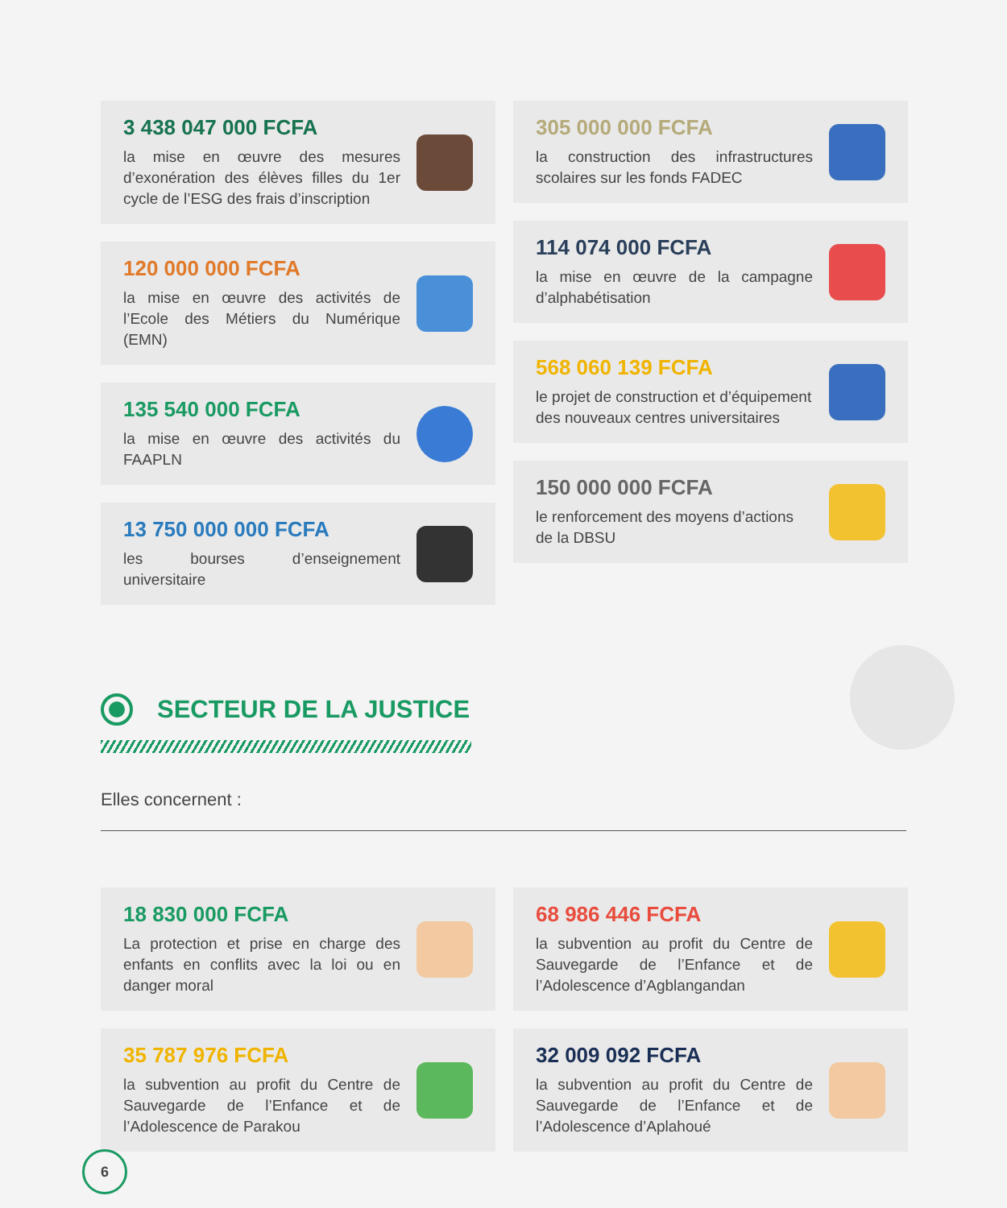3 438 047 000 FCFA
la mise en œuvre des mesures d’exonération des élèves filles du 1er cycle de l’ESG des frais d’inscription
120 000 000 FCFA
la mise en œuvre des activités de l’Ecole des Métiers du Numérique (EMN)
135 540 000 FCFA
la mise en œuvre des activités du FAAPLN
13 750 000 000 FCFA
les bourses d’enseignement universitaire
305 000 000 FCFA
la construction des infrastructures scolaires sur les fonds FADEC
114 074 000 FCFA
la mise en œuvre de la campagne d’alphabétisation
568 060 139 FCFA
le projet de construction et d’équipement des nouveaux centres universitaires
150 000 000 FCFA
le renforcement des moyens d’actions de la DBSU
SECTEUR DE LA JUSTICE
Elles concernent :
18 830 000 FCFA
La protection et prise en charge des enfants en conflits avec la loi ou en danger moral
35 787 976 FCFA
la subvention au profit du Centre de Sauvegarde de l’Enfance et de l’Adolescence de Parakou
68 986 446 FCFA
la subvention au profit du Centre de Sauvegarde de l’Enfance et de l’Adolescence d’Agblangandan
32 009 092 FCFA
la subvention au profit du Centre de Sauvegarde de l’Enfance et de l’Adolescence d’Aplahoué
6